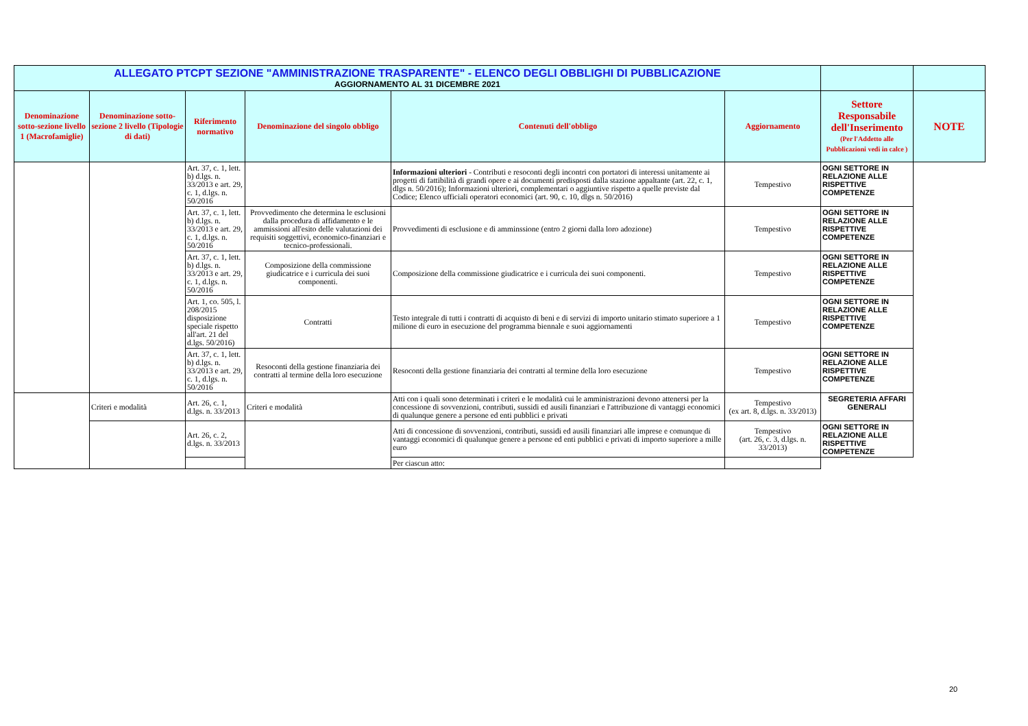| ALLEGATO PTCPT SEZIONE "AMMINISTRAZIONE TRASPARENTE" - ELENCO DEGLI OBBLIGHI DI PUBBLICAZIONE AGGIORNAMENTO AL 31 DICEMBRE 2021 | | | | | | | |
| Denominazione sotto-sezione livello 1 (Macrofamiglie) | Denominazione sotto-sezione 2 livello (Tipologie di dati) | Riferimento normativo | Denominazione del singolo obbligo | Contenuti dell'obbligo | Aggiornamento | Settore Responsabile dell'Inserimento (Per l'Addetto alle Pubblicazioni vedi in calce ) | NOTE |
| | | Art. 37, c. 1, lett. b) d.lgs. n. 33/2013 e art. 29, c. 1, d.lgs. n. 50/2016 | | Informazioni ulteriori - Contributi e resoconti degli incontri con portatori di interessi unitamente ai progetti di fattibilità di grandi opere e ai documenti predisposti dalla stazione appaltante (art. 22, c. 1, dlgs n. 50/2016); Informazioni ulteriori, complementari o aggiuntive rispetto a quelle previste dal Codice; Elenco ufficiali operatori economici (art. 90, c. 10, dlgs n. 50/2016) | Tempestivo | OGNI SETTORE IN RELAZIONE ALLE RISPETTIVE COMPETENZE | |
| | | Art. 37, c. 1, lett. b) d.lgs. n. 33/2013 e art. 29, c. 1, d.lgs. n. 50/2016 | Provvedimento che determina le esclusioni dalla procedura di affidamento e le ammissioni all'esito delle valutazioni dei requisiti soggettivi, economico-finanziari e tecnico-professionali. | Provvedimenti di esclusione e di amminssione (entro 2 giorni dalla loro adozione) | Tempestivo | OGNI SETTORE IN RELAZIONE ALLE RISPETTIVE COMPETENZE | |
| | | Art. 37, c. 1, lett. b) d.lgs. n. 33/2013 e art. 29, c. 1, d.lgs. n. 50/2016 | Composizione della commissione giudicatrice e i curricula dei suoi componenti. | Composizione della commissione giudicatrice e i curricula dei suoi componenti. | Tempestivo | OGNI SETTORE IN RELAZIONE ALLE RISPETTIVE COMPETENZE | |
| | | Art. 1, co. 505, l. 208/2015 disposizione speciale rispetto all'art. 21 del d.lgs. 50/2016) | Contratti | Testo integrale di tutti i contratti di acquisto di beni e di servizi di importo unitario stimato superiore a 1 milione di euro in esecuzione del programma biennale e suoi aggiornamenti | Tempestivo | OGNI SETTORE IN RELAZIONE ALLE RISPETTIVE COMPETENZE | |
| | | Art. 37, c. 1, lett. b) d.lgs. n. 33/2013 e art. 29, c. 1, d.lgs. n. 50/2016 | Resoconti della gestione finanziaria dei contratti al termine della loro esecuzione | Resoconti della gestione finanziaria dei contratti al termine della loro esecuzione | Tempestivo | OGNI SETTORE IN RELAZIONE ALLE RISPETTIVE COMPETENZE | |
| | Criteri e modalità | Art. 26, c. 1, d.lgs. n. 33/2013 | Criteri e modalità | Atti con i quali sono determinati i criteri e le modalità cui le amministrazioni devono attenersi per la concessione di sovvenzioni, contributi, sussidi ed ausili finanziari e l'attribuzione di vantaggi economici di qualunque genere a persone ed enti pubblici e privati | Tempestivo (ex art. 8, d.lgs. n. 33/2013) | SEGRETERIA AFFARI GENERALI | |
| | | Art. 26, c. 2, d.lgs. n. 33/2013 | | Atti di concessione di sovvenzioni, contributi, sussidi ed ausili finanziari alle imprese e comunque di vantaggi economici di qualunque genere a persone ed enti pubblici e privati di importo superiore a mille euro | Tempestivo (art. 26, c. 3, d.lgs. n. 33/2013) | OGNI SETTORE IN RELAZIONE ALLE RISPETTIVE COMPETENZE | |
| | | | | Per ciascun atto: | | | |
20